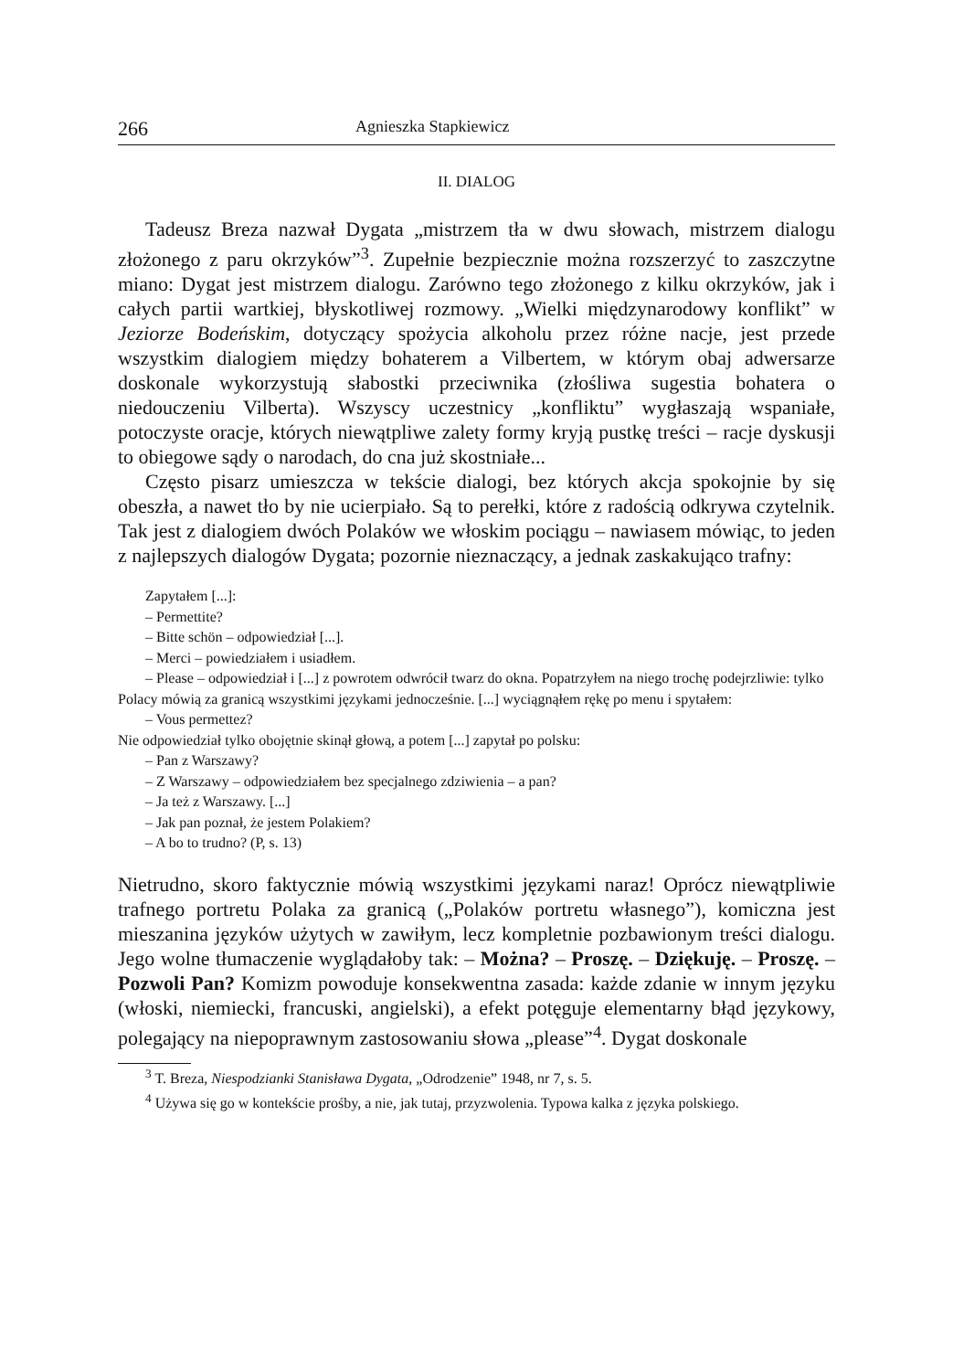266 Agnieszka Stapkiewicz
II. DIALOG
Tadeusz Breza nazwał Dygata „mistrzem tła w dwu słowach, mistrzem dialogu złożonego z paru okrzyków”<sup>3</sup>. Zupełnie bezpiecznie można rozszerzyć to zaszczytne miano: Dygat jest mistrzem dialogu. Zarówno tego złożonego z kilku okrzyków, jak i całych partii wartkiej, błyskotliwej rozmowy. „Wielki międzynarodowy konflikt” w Jeziorze Bodeńskim, dotyczący spożycia alkoholu przez różne nacje, jest przede wszystkim dialogiem między bohaterem a Vilbertem, w którym obaj adwersarze doskonale wykorzystują słabostki przeciwnika (złośliwa sugestia bohatera o niedouczeniu Vilberta). Wszyscy uczestnicy „konfliktu” wygłaszają wspaniałe, potoczyste oracje, których niewątpliwe zalety formy kryją pustkę treści – racje dyskusji to obiegowe sądy o narodach, do cna już skostniałe...
Często pisarz umieszcza w tekście dialogi, bez których akcja spokojnie by się obeszła, a nawet tło by nie ucierpiało. Są to perełki, które z radością odkrywa czytelnik. Tak jest z dialogiem dwóch Polaków we włoskim pociągu – nawiasem mówiąc, to jeden z najlepszych dialogów Dygata; pozornie nieznaczący, a jednak zaskakująco trafny:
Zapytałem [...]:
– Permettite?
– Bitte schön – odpowiedział [...].
– Merci – powiedziałem i usiadłem.
– Please – odpowiedział i [...] z powrotem odwrócił twarz do okna. Popatrzyłem na niego trochę podejrzliwie: tylko Polacy mówią za granicą wszystkimi językami jednocześnie. [...] wyciągnąłem rękę po menu i spytałem:
– Vous permettez?
Nie odpowiedział tylko obojętnie skinął głową, a potem [...] zapytał po polsku:
– Pan z Warszawy?
– Z Warszawy – odpowiedziałem bez specjalnego zdziwienia – a pan?
– Ja też z Warszawy. [...]
– Jak pan poznał, że jestem Polakiem?
– A bo to trudno? (P, s. 13)
Nietrudno, skoro faktycznie mówią wszystkimi językami naraz! Oprócz niewątpliwie trafnego portretu Polaka za granicą („Polaków portretu własnego”), komiczna jest mieszanina języków użytych w zawiłym, lecz kompletnie pozbawionym treści dialogu. Jego wolne tłumaczenie wyglądałoby tak: – Można? – Proszę. – Dziękuję. – Proszę. – Pozwoli Pan? Komizm powoduje konsekwentna zasada: każde zdanie w innym języku (włoski, niemiecki, francuski, angielski), a efekt potęguje elementarny błąd językowy, polegający na niepoprawnym zastosowaniu słowa „please”<sup>4</sup>. Dygat doskonale
<sup>3</sup> T. Breza, Niespodzianki Stanisława Dygata, „Odrodzenie” 1948, nr 7, s. 5.
<sup>4</sup> Używa się go w kontekście prośby, a nie, jak tutaj, przyzwolenia. Typowa kalka z języka polskiego.